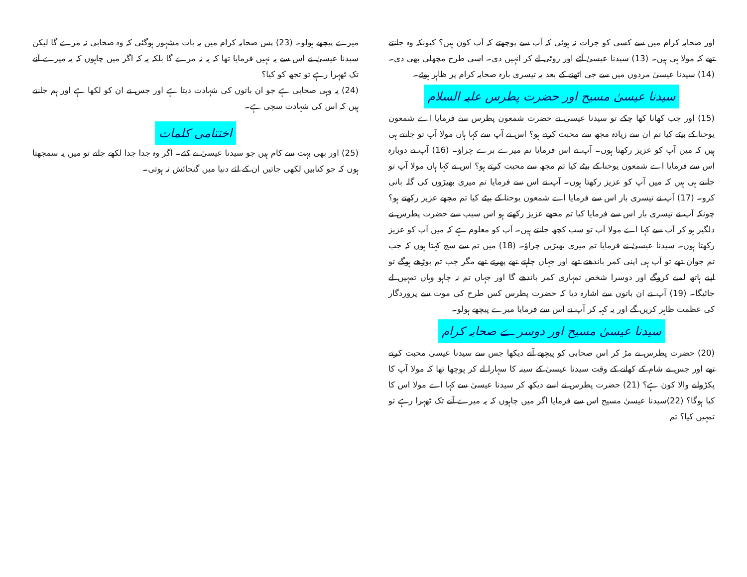اور صحابہ کرام میں سے کسی کو جرات نہ ہوئی کہ آپ سے پوچھتے کہ آپ کون ہیں؟ کیونکہ وہ جانتے تھے کہ مولا ہی ہیں۔ (13) سیدنا عیسیٰ آئے اور روٹی لے کر انہیں دی۔ اسی طرح مچھلی بھی دی۔ (14) سیدنا عیسیٰ مردوں میں سے جی اٹھنے کے بعد یہ تیسری بارہ صحابہ کرام پر ظاہر ہوئے۔
سیدنا عیسیٰ مسیح اور حضرت پطرس علیہ السلام
(15) اور جب کھانا کھا چکے تو سیدنا عیسیٰ نے حضرت شمعون پطرس سے فرمایا اے شمعون یوحنا کے بیٹے کیا تم ان سے زیادہ مجھ سے محبت کرتے ہو؟ اس نے آپ سے کہا ہاں مولا آپ تو جانتے ہی ہیں کہ میں آپ کو عزیز رکھتا ہوں۔ آپ نے اس فرمایا تم میرے برے چراؤ۔ (16) آپ نے دوبارہ اس سے فرمایا اے شمعون یوحنا کے بیٹے کیا تم مجھ سے محبت کرتے ہو؟ اس نے کہا ہاں مولا آپ تو جانتے ہی ہیں کہ میں آپ کو عزیز رکھتا ہوں۔ آپ نے اس سے فرمایا تم میری بھیڑوں کی گلہ بانی کرو۔ (17) آپ نے تیسری بار اس سے فرمایا اے شمعون یوحنا کے بیٹے کیا تم مجھے عزیز رکھتے ہو؟ چونکہ آپ نے تیسری بار اس سے فرمایا کیا تم مجھے عزیز رکھتے ہو اس سبب سے حضرت پطرس نے دلگیر ہو کر آپ سے کہا اے مولا آپ تو سب کچھ جانتے ہیں۔ آپ کو معلوم ہے کہ میں آپ کو عزیز رکھتا ہوں۔ سیدنا عیسیٰ نے فرمایا تم میری بھیڑیں چراؤ۔ (18) میں تم سے سچ کہتا ہوں کہ جب تم جوان تھے تو آپ ہی اپنی کمر باندھتے تھے اور جہاں چاہتے تھے پھرتے تھے مگر جب تم بوڑھے ہوگے تو اپنے ہاتھ لمبے کروگے اور دوسرا شخص تمہاری کمر باندھے گا اور جہاں تم نہ چاہو وہاں تمہیں لے جائیگا۔ (19) آپ نے ان باتوں سے اشارہ دیا کہ حضرت پطرس کس طرح کی موت سے پروردگار کی عظمت ظاہر کریں گے اور یہ کہہ کر آپ نے اس سے فرمایا میرے پیچھے ہولو۔
سیدنا عیسیٰ مسیح اور دوسرے صحابہ کرام
(20) حضرت پطرس نے مڑ کر اس صحابی کو پیچھے آتے دیکھا جس سے سیدنا عیسیٰ محبت کرتے تھے اور جس نے شام کے کھانے کے وقت سیدنا عیسیٰ کے سینہ کا سہارا لے کر پوچھا تھا کہ مولا آپ کا پکڑوانے والا کون ہے؟ (21) حضرت پطرس نے اسے دیکھ کر سیدنا عیسیٰ سے کہا اے مولا اس کا کیا ہوگا؟ (22)سیدنا عیسیٰ مسیح اس سے فرمایا اگر میں چاہوں کہ یہ میرے آنے تک ٹھہرا رہے تو تمہیں کیا؟ تم
میرے پیچھے ہولو۔ (23) پس صحابہ کرام میں یہ بات مشہور ہوگئی کہ وہ صحابی نہ مرے گا لیکن سیدنا عیسیٰ نے اس سے یہ نہیں فرمایا تھا کہ یہ نہ مرے گا بلکہ یہ کہ اگر میں چاہوں کہ یہ میرے آنے تک ٹھہرا رہے تو تجھ کو کیا؟
(24) یہ وہی صحابی ہے جو ان باتوں کی شہادت دیتا ہے اور جس نے ان کو لکھا ہے اور ہم جانتے ہیں کہ اس کی شہادت سچی ہے۔
اختتامی کلمات
(25) اور بھی بہت سے کام ہیں جو سیدنا عیسیٰ نے کئے۔ اگر وہ جدا جدا لکھے جاتے تو میں یہ سمجھتا ہوں کہ جو کتابیں لکھی جاتیں ان کے لئے دنیا میں گنجائش نہ ہوتی۔